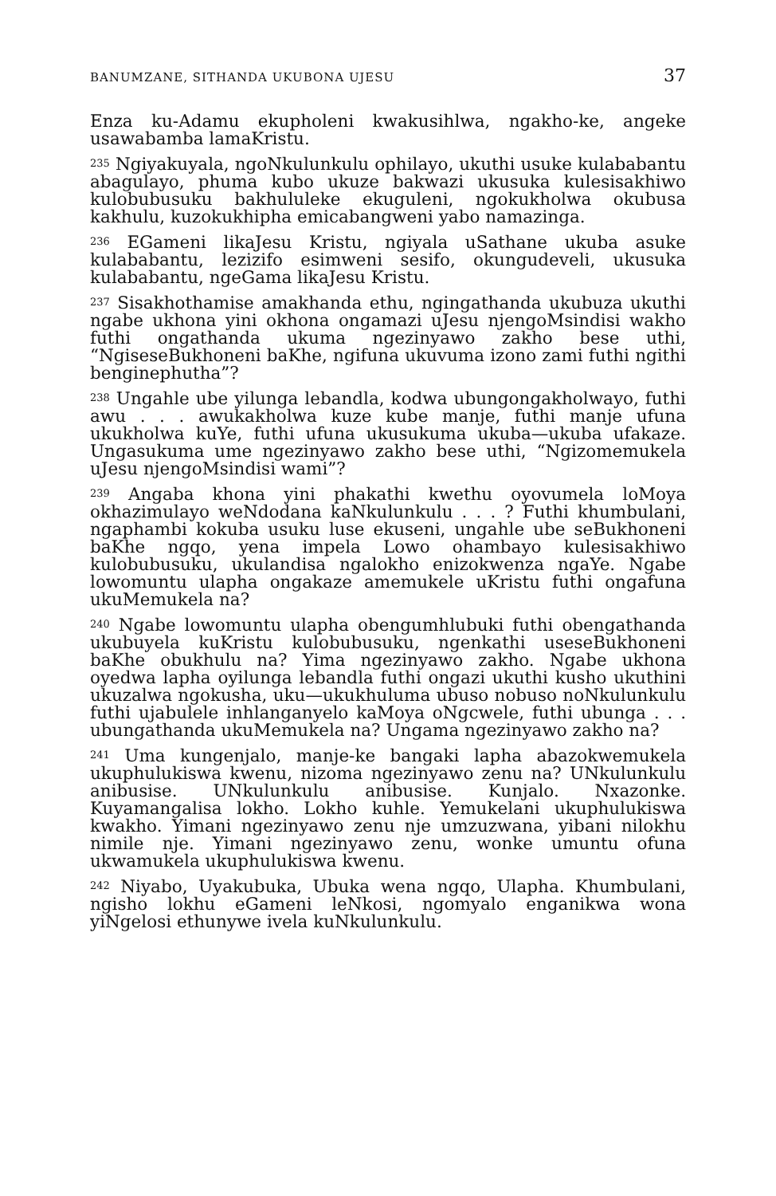BANUMZANE, SITHANDA UKUBONA UJESU 37
Enza ku-Adamu ekupholeni kwakusihlwa, ngakho-ke, angeke usawabamba lamaKristu.
<sup>235</sup> Ngiyakuyala, ngoNkulunkulu ophilayo, ukuthi usuke kulababantu abagulayo, phuma kubo ukuze bakwazi ukusuka kulesisakhiwo kulobubusuku bakhululeke ekuguleni, ngokukholwa okubusa kakhulu, kuzokukhipha emicabangweni yabo namazinga.
<sup>236</sup> EGameni likaJesu Kristu, ngiyala uSathane ukuba asuke kulababantu, lezizifo esimweni sesifo, okungudeveli, ukusuka kulababantu, ngeGama likaJesu Kristu.
<sup>237</sup> Sisakhothamise amakhanda ethu, ngingathanda ukubuza ukuthi ngabe ukhona yini okhona ongamazi uJesu njengoMsindisi wakho futhi ongathanda ukuma ngezinyawo zakho bese uthi, “NgiseseBukhoneni baKhe, ngifuna ukuvuma izono zami futhi ngithi benginephutha”?
<sup>238</sup> Ungahle ube yilunga lebandla, kodwa ubungongakholwayo, futhi awu . . . awukakholwa kuze kube manje, futhi manje ufuna ukukholwa kuYe, futhi ufuna ukusukuma ukuba—ukuba ufakaze. Ungasukuma ume ngezinyawo zakho bese uthi, “Ngizomemukela uJesu njengoMsindisi wami”?
<sup>239</sup> Angaba khona yini phakathi kwethu oyovumela loMoya okhazimulayo weNdodana kaNkulunkulu . . . ? Futhi khumbulani, ngaphambi kokuba usuku luse ekuseni, ungahle ube seBukhoneni baKhe ngqo, yena impela Lowo ohambayo kulesisakhiwo kulobubusuku, ukulandisa ngalokho enizokwenza ngaYe. Ngabe lowomuntu ulapha ongakaze amemukele uKristu futhi ongafuna ukuMemukela na?
<sup>240</sup> Ngabe lowomuntu ulapha obengumhlubuki futhi obengathanda ukubuyela kuKristu kulobubusuku, ngenkathi useseBukhoneni baKhe obukhulu na? Yima ngezinyawo zakho. Ngabe ukhona oyedwa lapha oyilunga lebandla futhi ongazi ukuthi kusho ukuthini ukuzalwa ngokusha, uku—ukukhuluma ubuso nobuso noNkulunkulu futhi ujabulele inhlanganyelo kaMoya oNgcwele, futhi ubunga . . . ubungathanda ukuMemukela na? Ungama ngezinyawo zakho na?
<sup>241</sup> Uma kungenjalo, manje-ke bangaki lapha abazokwemukela ukuphulukiswa kwenu, nizoma ngezinyawo zenu na? UNkulunkulu anibusise. UNkulunkulu anibusise. Kunjalo. Nxazonke. Kuyamangalisa lokho. Lokho kuhle. Yemukelani ukuphulukiswa kwakho. Yimani ngezinyawo zenu nje umzuzwana, yibani nilokhu nimile nje. Yimani ngezinyawo zenu, wonke umuntu ofuna ukwamukela ukuphulukiswa kwenu.
<sup>242</sup> Niyabo, Uyakubuka, Ubuka wena ngqo, Ulapha. Khumbulani, ngisho lokhu eGameni leNkosi, ngomyalo enganikwa wona yiNgelosi ethunywe ivela kuNkulunkulu.